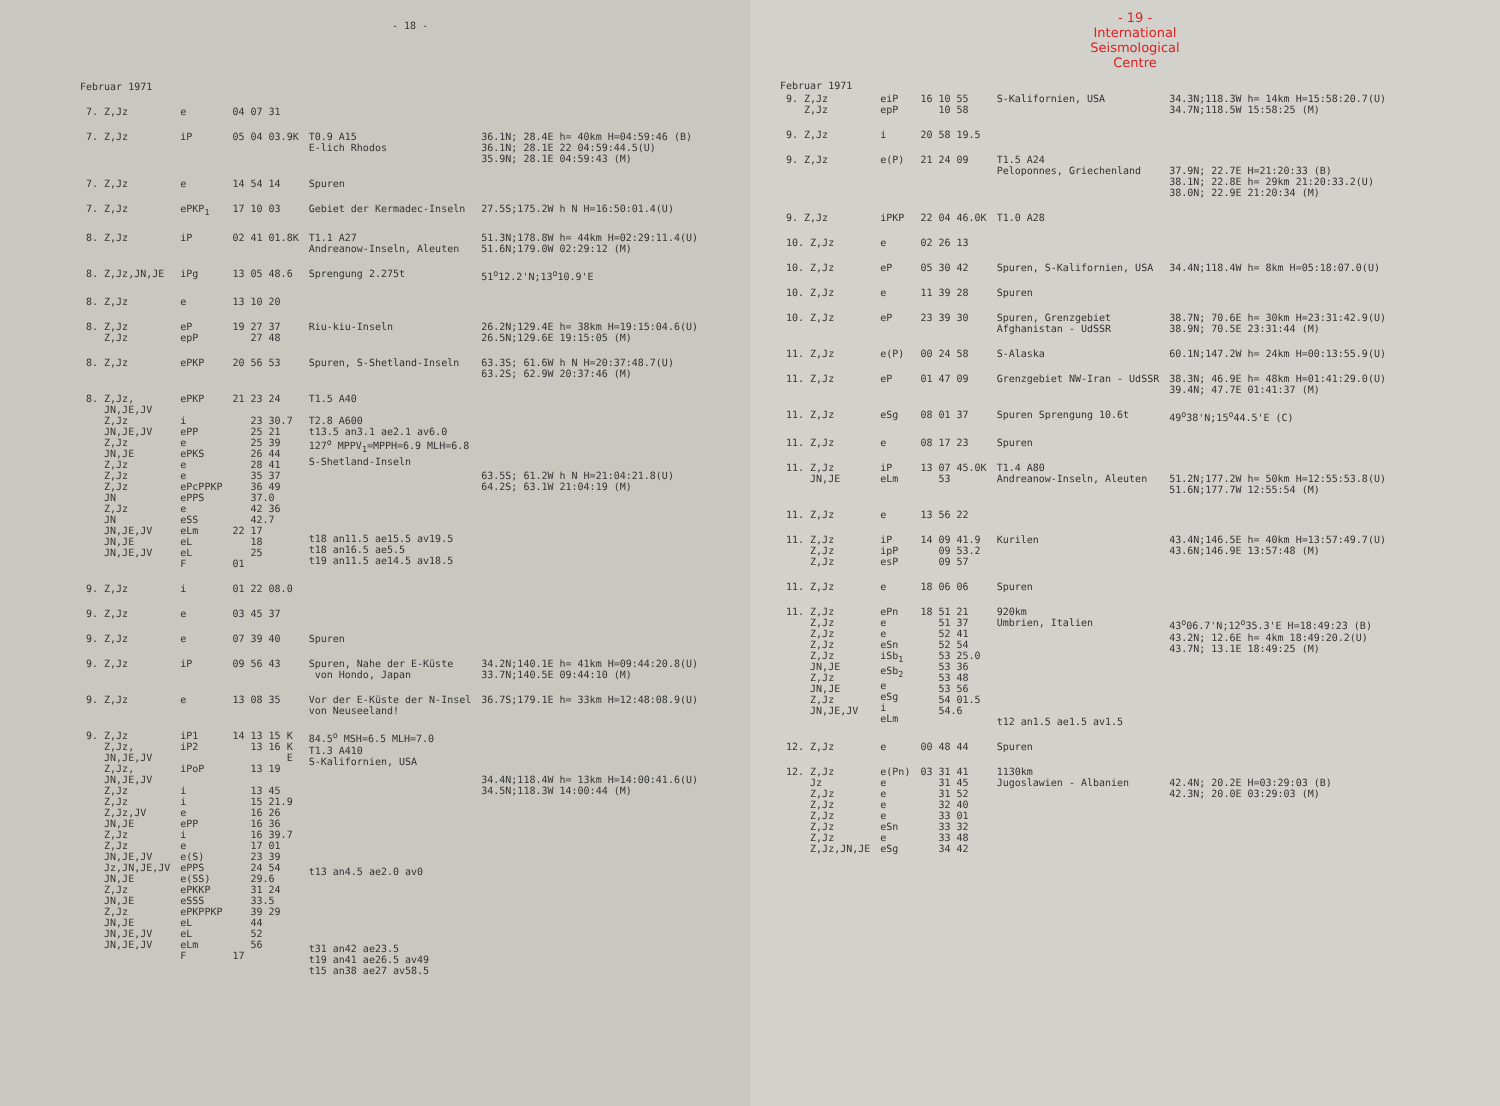- 18 -
Februar 1971
| 7. Z,Jz | e | 04 07 31 | | |
| 7. Z,Jz | iP | 05 04 03.9K | T0.9 A15 E-lich Rhodos | 36.1N; 28.4E h= 40km H=04:59:46 (B) 36.1N; 28.1E 22 04:59:44.5(U) 35.9N; 28.1E 04:59:43 (M) |
| 7. Z,Jz | e | 14 54 14 | Spuren | |
| 7. Z,Jz | ePKP<sub>1</sub> | 17 10 03 | Gebiet der Kermadec-Inseln | 27.5S;175.2W h N H=16:50:01.4(U) |
| 8. Z,Jz | iP | 02 41 01.8K | T1.1 A27 Andreanow-Inseln, Aleuten | 51.3N;178.8W h= 44km H=02:29:11.4(U) 51.6N;179.0W 02:29:12 (M) |
| 8. Z,Jz,JN,JE | iPg | 13 05 48.6 | Sprengung 2.275t | 51<sup>o</sup>12.2'N;13<sup>o</sup>10.9'E |
| 8. Z,Jz | e | 13 10 20 | | |
| 8. Z,Jz Z,Jz | eP epP | 19 27 37 27 48 | Riu-kiu-Inseln | 26.2N;129.4E h= 38km H=19:15:04.6(U) 26.5N;129.6E 19:15:05 (M) |
| 8. Z,Jz | ePKP | 20 56 53 | Spuren, S-Shetland-Inseln | 63.3S; 61.6W h N H=20:37:48.7(U) 63.2S; 62.9W 20:37:46 (M) |
| 8. Z,Jz, JN,JE,JV Z,Jz JN,JE,JV Z,Jz JN,JE Z,Jz Z,Jz Z,Jz JN Z,Jz JN JN,JE,JV JN,JE JN,JE,JV | ePKP i ePP e ePKS e e ePcPPKP ePPS e eSS eLm eL eL F | 21 23 24 23 30.7 25 21 25 39 26 44 28 41 35 37 36 49 37.0 42 36 42.7 22 17 18 25 01 | T1.5 A40 T2.8 A600 t13.5 an3.1 ae2.1 av6.0 127<sup>o</sup> MPPV<sub>1</sub>=MPPH=6.9 MLH=6.8 S-Shetland-Inseln t18 an11.5 ae15.5 av19.5 t18 an16.5 ae5.5 t19 an11.5 ae14.5 av18.5 | 63.5S; 61.2W h N H=21:04:21.8(U) 64.2S; 63.1W 21:04:19 (M) |
| 9. Z,Jz | i | 01 22 08.0 | | |
| 9. Z,Jz | e | 03 45 37 | | |
| 9. Z,Jz | e | 07 39 40 | Spuren | |
| 9. Z,Jz | iP | 09 56 43 | Spuren, Nahe der E-Küste von Hondo, Japan | 34.2N;140.1E h= 41km H=09:44:20.8(U) 33.7N;140.5E 09:44:10 (M) |
| 9. Z,Jz | e | 13 08 35 | Vor der E-Küste der N-Insel von Neuseeland! | 36.7S;179.1E h= 33km H=12:48:08.9(U) |
| 9. Z,Jz Z,Jz, JN,JE,JV Z,Jz, JN,JE,JV Z,Jz Z,Jz Z,Jz,JV JN,JE Z,Jz Z,Jz JN,JE,JV Jz,JN,JE,JV JN,JE Z,Jz JN,JE Z,Jz JN,JE JN,JE,JV JN,JE,JV | iP1 iP2 iPoP i i e ePP i e e(S) ePPS e(SS) ePKKP eSSS ePKPPKP eL eL eLm F | 14 13 15 K 13 16 K E 13 19 13 45 15 21.9 16 26 16 36 16 39.7 17 01 23 39 24 54 29.6 31 24 33.5 39 29 44 52 56 17 | 84.5<sup>o</sup> MSH=6.5 MLH=7.0 T1.3 A410 S-Kalifornien, USA t13 an4.5 ae2.0 av0 t31 an42 ae23.5 t19 an41 ae26.5 av49 t15 an38 ae27 av58.5 | 34.4N;118.4W h= 13km H=14:00:41.6(U) 34.5N;118.3W 14:00:44 (M) |
- 19 -
International
Seismological
Centre
Februar 1971
| 9. Z,Jz Z,Jz | eiP epP | 16 10 55 10 58 | S-Kalifornien, USA | 34.3N;118.3W h= 14km H=15:58:20.7(U) 34.7N;118.5W 15:58:25 (M) |
| 9. Z,Jz | i | 20 58 19.5 | | |
| 9. Z,Jz | e(P) | 21 24 09 | T1.5 A24 Peloponnes, Griechenland | 37.9N; 22.7E H=21:20:33 (B) 38.1N; 22.8E h= 29km 21:20:33.2(U) 38.0N; 22.9E 21:20:34 (M) |
| 9. Z,Jz | iPKP | 22 04 46.0K | T1.0 A28 | |
| 10. Z,Jz | e | 02 26 13 | | |
| 10. Z,Jz | eP | 05 30 42 | Spuren, S-Kalifornien, USA | 34.4N;118.4W h= 8km H=05:18:07.0(U) |
| 10. Z,Jz | e | 11 39 28 | Spuren | |
| 10. Z,Jz | eP | 23 39 30 | Spuren, Grenzgebiet Afghanistan - UdSSR | 38.7N; 70.6E h= 30km H=23:31:42.9(U) 38.9N; 70.5E 23:31:44 (M) |
| 11. Z,Jz | e(P) | 00 24 58 | S-Alaska | 60.1N;147.2W h= 24km H=00:13:55.9(U) |
| 11. Z,Jz | eP | 01 47 09 | Grenzgebiet NW-Iran - UdSSR | 38.3N; 46.9E h= 48km H=01:41:29.0(U) 39.4N; 47.7E 01:41:37 (M) |
| 11. Z,Jz | eSg | 08 01 37 | Spuren Sprengung 10.6t | 49<sup>o</sup>38'N;15<sup>o</sup>44.5'E (C) |
| 11. Z,Jz | e | 08 17 23 | Spuren | |
| 11. Z,Jz JN,JE | iP eLm | 13 07 45.0K 53 | T1.4 A80 Andreanow-Inseln, Aleuten | 51.2N;177.2W h= 50km H=12:55:53.8(U) 51.6N;177.7W 12:55:54 (M) |
| 11. Z,Jz | e | 13 56 22 | | |
| 11. Z,Jz Z,Jz Z,Jz | iP ipP esP | 14 09 41.9 09 53.2 09 57 | Kurilen | 43.4N;146.5E h= 40km H=13:57:49.7(U) 43.6N;146.9E 13:57:48 (M) |
| 11. Z,Jz | e | 18 06 06 | Spuren | |
| 11. Z,Jz Z,Jz Z,Jz Z,Jz Z,Jz JN,JE Z,Jz JN,JE Z,Jz JN,JE,JV | ePn e e eSn iSb<sub>1</sub> eSb<sub>2</sub> e eSg i eLm | 18 51 21 51 37 52 41 52 54 53 25.0 53 36 53 48 53 56 54 01.5 54.6 | 920km Umbrien, Italien t12 an1.5 ae1.5 av1.5 | 43<sup>o</sup>06.7'N;12<sup>o</sup>35.3'E H=18:49:23 (B) 43.2N; 12.6E h= 4km 18:49:20.2(U) 43.7N; 13.1E 18:49:25 (M) |
| 12. Z,Jz | e | 00 48 44 | Spuren | |
| 12. Z,Jz Jz Z,Jz Z,Jz Z,Jz Z,Jz Z,Jz Z,Jz,JN,JE | e(Pn) e e e e eSn e eSg | 03 31 41 31 45 31 52 32 40 33 01 33 32 33 48 34 42 | 1130km Jugoslawien - Albanien | 42.4N; 20.2E H=03:29:03 (B) 42.3N; 20.0E 03:29:03 (M) |